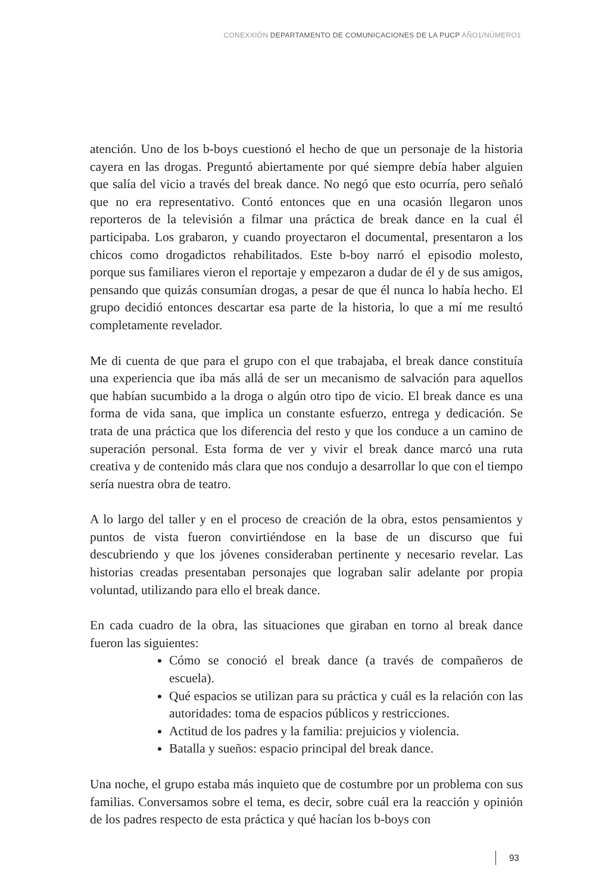CONEXXIÓN DEPARTAMENTO DE COMUNICACIONES DE LA PUCP AÑO1/NÚMERO1
atención. Uno de los b-boys cuestionó el hecho de que un personaje de la historia cayera en las drogas. Preguntó abiertamente por qué siempre debía haber alguien que salía del vicio a través del break dance. No negó que esto ocurría, pero señaló que no era representativo. Contó entonces que en una ocasión llegaron unos reporteros de la televisión a filmar una práctica de break dance en la cual él participaba. Los grabaron, y cuando proyectaron el documental, presentaron a los chicos como drogadictos rehabilitados. Este b-boy narró el episodio molesto, porque sus familiares vieron el reportaje y empezaron a dudar de él y de sus amigos, pensando que quizás consumían drogas, a pesar de que él nunca lo había hecho. El grupo decidió entonces descartar esa parte de la historia, lo que a mí me resultó completamente revelador.
Me di cuenta de que para el grupo con el que trabajaba, el break dance constituía una experiencia que iba más allá de ser un mecanismo de salvación para aquellos que habían sucumbido a la droga o algún otro tipo de vicio. El break dance es una forma de vida sana, que implica un constante esfuerzo, entrega y dedicación. Se trata de una práctica que los diferencia del resto y que los conduce a un camino de superación personal. Esta forma de ver y vivir el break dance marcó una ruta creativa y de contenido más clara que nos condujo a desarrollar lo que con el tiempo sería nuestra obra de teatro.
A lo largo del taller y en el proceso de creación de la obra, estos pensamientos y puntos de vista fueron convirtiéndose en la base de un discurso que fui descubriendo y que los jóvenes consideraban pertinente y necesario revelar. Las historias creadas presentaban personajes que lograban salir adelante por propia voluntad, utilizando para ello el break dance.
En cada cuadro de la obra, las situaciones que giraban en torno al break dance fueron las siguientes:
Cómo se conoció el break dance (a través de compañeros de escuela).
Qué espacios se utilizan para su práctica y cuál es la relación con las autoridades: toma de espacios públicos y restricciones.
Actitud de los padres y la familia: prejuicios y violencia.
Batalla y sueños: espacio principal del break dance.
Una noche, el grupo estaba más inquieto que de costumbre por un problema con sus familias. Conversamos sobre el tema, es decir, sobre cuál era la reacción y opinión de los padres respecto de esta práctica y qué hacían los b-boys con
93